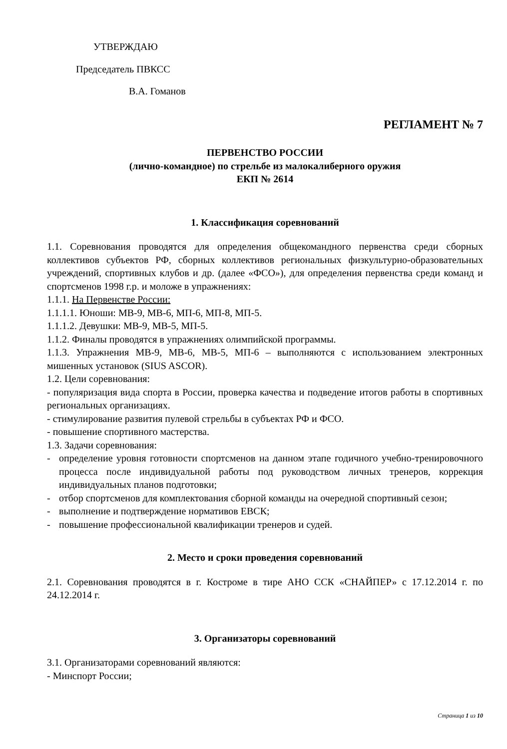УТВЕРЖДАЮ
Председатель ПВКСС
В.А. Гоманов
РЕГЛАМЕНТ № 7
ПЕРВЕНСТВО РОССИИ
(лично-командное) по стрельбе из малокалиберного оружия
ЕКП № 2614
1. Классификация соревнований
1.1. Соревнования проводятся для определения общекомандного первенства среди сборных коллективов субъектов РФ, сборных коллективов региональных физкультурно-образовательных учреждений, спортивных клубов и др. (далее «ФСО»), для определения первенства среди команд и спортсменов 1998 г.р. и моложе в упражнениях:
1.1.1. На Первенстве России:
1.1.1.1. Юноши: МВ-9, МВ-6, МП-6, МП-8, МП-5.
1.1.1.2. Девушки: МВ-9, МВ-5, МП-5.
1.1.2. Финалы проводятся в упражнениях олимпийской программы.
1.1.3. Упражнения МВ-9, МВ-6, МВ-5, МП-6 – выполняются с использованием электронных мишенных установок (SIUS ASCOR).
1.2. Цели соревнования:
- популяризация вида спорта в России, проверка качества и подведение итогов работы в спортивных региональных организациях.
- стимулирование развития пулевой стрельбы в субъектах РФ и ФСО.
- повышение спортивного мастерства.
1.3. Задачи соревнования:
- определение уровня готовности спортсменов на данном этапе годичного учебно-тренировочного процесса после индивидуальной работы под руководством личных тренеров, коррекция индивидуальных планов подготовки;
- отбор спортсменов для комплектования сборной команды на очередной спортивный сезон;
- выполнение и подтверждение нормативов ЕВСК;
- повышение профессиональной квалификации тренеров и судей.
2. Место и сроки проведения соревнований
2.1. Соревнования проводятся в г. Костроме в тире АНО ССК «СНАЙПЕР» с 17.12.2014 г. по 24.12.2014 г.
3. Организаторы соревнований
3.1. Организаторами соревнований являются:
- Минспорт России;
Страница 1 из 10